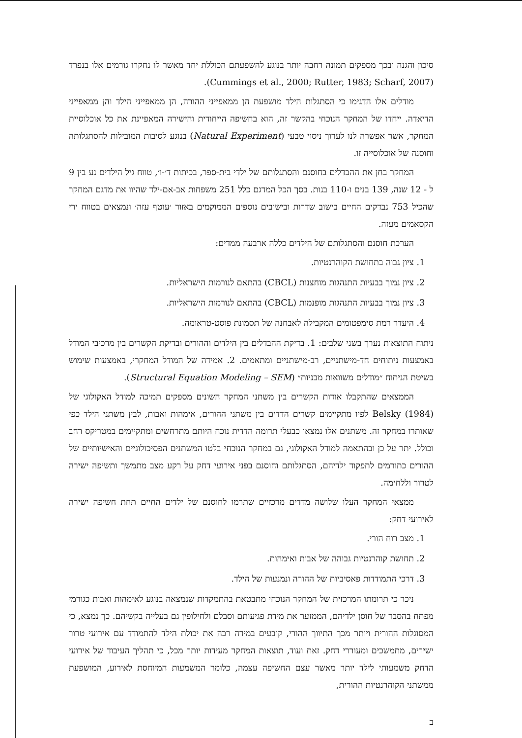סיכון והגנה ובכך מספקים תמונה רחבה יותר בנוגע להשפעתם הכוללת יחד מאשר לו נחקרו גורמים אלו בנפרד (Cummings et al., 2000; Rutter, 1983; Scharf, 2007).
מודלים אלו הדגימו כי הסתגלות הילד מושפעת הן ממאפייני ההורה, הן ממאפייני הילד והן ממאפייני הדיאדה. ייחדו של המחקר הנוכחי בהקשר זה, הוא בחשיפה הייחודית והישירה המאפיינת את כל אוכלוסיית המחקר, אשר אפשרה לנו לערוך ניסוי טבעי (Natural Experiment) בנוגע לסיבות המובילות להסתגלותה וחוסנה של אוכלוסייה זו.
המחקר בחן את ההבדלים בחוסנם והסתגלותם של ילדי בית-ספר, בכיתות ד׳-ו׳, טווח גיל הילדים נע בין 9 ל - 12 שנה, 139 בנים ו-110 בנות. בסך הכל המדגם כלל 251 משפחות אב-אם-ילד שהיוו את מדגם המחקר שהכיל 753 נבדקים החיים בישוב שדרות ובישובים נוספים הממוקמים באזור ׳עוטף עזה׳ ונמצאים בטווח ירי הקסאמים מעזה.
הערכת חוסנם והסתגלותם של הילדים כללה ארבעה ממדים:
1. ציון גבוה בתחושת הקוהרנטיות.
2. ציון נמוך בבעיות התנהגות מוחצנות (CBCL) בהתאם לנורמות הישראליות.
3. ציון נמוך בבעיות התנהגות מופנמות (CBCL) בהתאם לנורמות הישראליות.
4. היעדר רמת סימפטומים המקבילה לאבחנה של תסמונת פוסט-טראומה.
ניתוח התוצאות נערך בשני שלבים: 1. בדיקת ההבדלים בין הילדים וההורים ובדיקת הקשרים בין מרכיבי המודל באמצעות ניתוחים חד-מישתניים, רב-מישתניים ומתאמים. 2. אמידה של המודל המחקרי, באמצעות שימוש בשיטת הניתוח ״מודלים משוואות מבניות״ (Structural Equation Modeling – SEM).
הממצאים שהתקבלו אודות הקשרים בין משתני המחקר השונים מספקים תמיכה למודל האקולוגי של Belsky (1984) לפיו מתקיימים קשרים הדדים בין משתני ההורים, אימהות ואבות, לבין משתני הילד כפי שאותרו במחקר זה. משתנים אלו נמצאו כבעלי תרומה הדדית נוכח היותם מתרחשים ומתקיימים במטריקס רחב וכולל. יתר על כן ובהתאמה למודל האקולוגי, גם במחקר הנוכחי בלטו המשתנים הפסיכולוגיים והאישיותיים של ההורים כתורמים לתפקוד ילדיהם, הסתגלותם וחוסנם בפני אירועי דחק על רקע מצב מתמשך ותשיפה ישירה לטרור וללחימה.
ממצאי המחקר העלו שלושה מדדים מרכזיים שתרמו לחוסנם של ילדים החיים תחת חשיפה ישירה לאירועי דחק:
1. מצב רוח הורי.
2. תחושת קוהרנטיות גבוהה של אבות ואימהות.
3. דרכי התמודדות פאסיביות של ההורה ונמנעות של הילד.
ניכר כי תרומתו המרכזית של המחקר הנוכחי מתבטאת בהתמקדות שנמצאה בנוגע לאימהות ואבות כגורמי מפתח בהסבר של חוסן ילדיהם, הממזער את מידת פגיעותם וסבלם ולחילופין גם בעלייה בקשיהם. כך נמצא, כי המסוגלות ההורית ויותר מכך התיווך ההורי, קובעים במידה רבה את יכולת הילד להתמודד עם אירועי טרור ישירים, מתמשכים ומעוררי דחק. זאת ועוד, תוצאות המחקר מעידות יותר מכל, כי תהליך העיבוד של אירועי הדחק משמעותי לילד יותר מאשר עצם החשיפה עצמה, כלומר המשמעות המיוחסת לאירוע, המושפעת ממשתני הקוהרנטיות ההורית,
ב